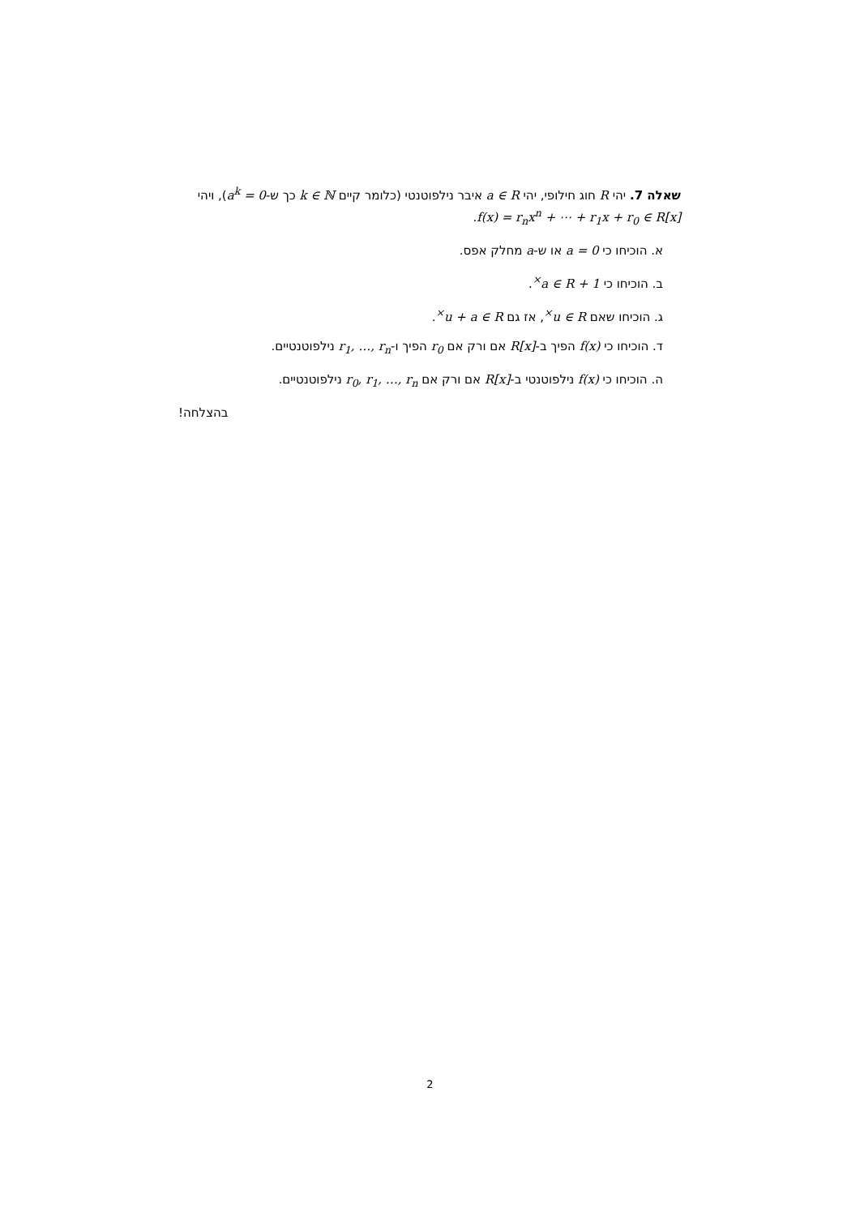שאלה 7. יהי R חוג חילופי, יהי a ∈ R איבר נילפוטנטי (כלומר קיים k ∈ ℕ כך ש-a<sup>k</sup> = 0), ויהי f(x) = r<sub>n</sub>x<sup>n</sup> + ⋯ + r<sub>1</sub>x + r<sub>0</sub> ∈ R[x].
א. הוכיחו כי a = 0 או ש-a מחלק אפס.
ב. הוכיחו כי 1 + a ∈ R<sup>×</sup>.
ג. הוכיחו שאם u ∈ R<sup>×</sup>, אז גם u + a ∈ R<sup>×</sup>.
ד. הוכיחו כי f(x) הפיך ב-R[x] אם ורק אם r<sub>0</sub> הפיך ו-r<sub>1</sub>, …, r<sub>n</sub> נילפוטנטיים.
ה. הוכיחו כי f(x) נילפוטנטי ב-R[x] אם ורק אם r<sub>0</sub>, r<sub>1</sub>, …, r<sub>n</sub> נילפוטנטיים.
בהצלחה!
2